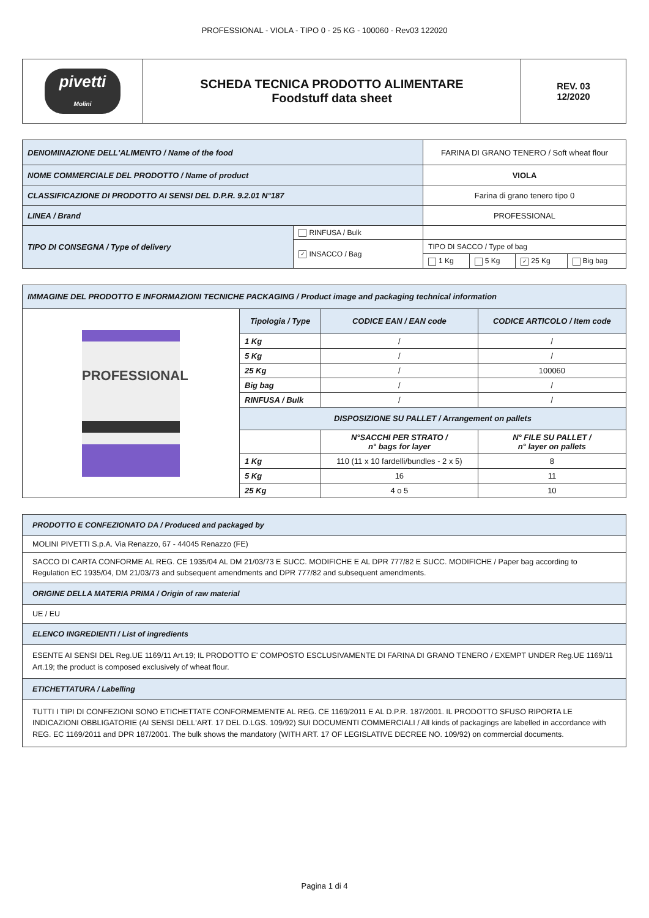PROFESSIONAL - VIOLA - TIPO 0 - 25 KG - 100060 - Rev03 122020
| pivetti Molini | SCHEDA TECNICA PRODOTTO ALIMENTARE Foodstuff data sheet | REV. 03 12/2020 |
| DENOMINAZIONE DELL'ALIMENTO / Name of the food | | FARINA DI GRANO TENERO / Soft wheat flour | | | |
| NOME COMMERCIALE DEL PRODOTTO / Name of product | | VIOLA | | | |
| CLASSIFICAZIONE DI PRODOTTO AI SENSI DEL D.P.R. 9.2.01 N°187 | | Farina di grano tenero tipo 0 | | | |
| LINEA / Brand | | PROFESSIONAL | | | |
| TIPO DI CONSEGNA / Type of delivery | RINFUSA / Bulk | | | | |
| | ✓ INSACCO / Bag | TIPO DI SACCO / Type of bag | | | |
| | | 1 Kg | 5 Kg | ✓ 25 Kg | Big bag |
| IMMAGINE DEL PRODOTTO E INFORMAZIONI TECNICHE PACKAGING / Product image and packaging technical information | | | |
| PROFESSIONAL | Tipologia / Type | CODICE EAN / EAN code | CODICE ARTICOLO / Item code |
| | 1 Kg | / | / |
| | 5 Kg | / | / |
| | 25 Kg | / | 100060 |
| | Big bag | / | / |
| | RINFUSA / Bulk | / | / |
| | DISPOSIZIONE SU PALLET / Arrangement on pallets | | |
| | | N°SACCHI PER STRATO / n° bags for layer | N° FILE SU PALLET / n° layer on pallets |
| | 1 Kg | 110 (11 x 10 fardelli/bundles - 2 x 5) | 8 |
| | 5 Kg | 16 | 11 |
| | 25 Kg | 4 o 5 | 10 |
| PRODOTTO E CONFEZIONATO DA / Produced and packaged by |
| MOLINI PIVETTI S.p.A. Via Renazzo, 67 - 44045 Renazzo (FE) |
| SACCO DI CARTA CONFORME AL REG. CE 1935/04 AL DM 21/03/73 E SUCC. MODIFICHE E AL DPR 777/82 E SUCC. MODIFICHE / Paper bag according to Regulation EC 1935/04, DM 21/03/73 and subsequent amendments and DPR 777/82 and subsequent amendments. |
| ORIGINE DELLA MATERIA PRIMA / Origin of raw material |
| UE / EU |
| ELENCO INGREDIENTI / List of ingredients |
| ESENTE AI SENSI DEL Reg.UE 1169/11 Art.19; IL PRODOTTO E' COMPOSTO ESCLUSIVAMENTE DI FARINA DI GRANO TENERO / EXEMPT UNDER Reg.UE 1169/11 Art.19; the product is composed exclusively of wheat flour. |
| ETICHETTATURA / Labelling |
| TUTTI I TIPI DI CONFEZIONI SONO ETICHETTATE CONFORMEMENTE AL REG. CE 1169/2011 E AL D.P.R. 187/2001. IL PRODOTTO SFUSO RIPORTA LE INDICAZIONI OBBLIGATORIE (AI SENSI DELL'ART. 17 DEL D.LGS. 109/92) SUI DOCUMENTI COMMERCIALI / All kinds of packagings are labelled in accordance with REG. EC 1169/2011 and DPR 187/2001. The bulk shows the mandatory (WITH ART. 17 OF LEGISLATIVE DECREE NO. 109/92) on commercial documents. |
Pagina 1 di 4